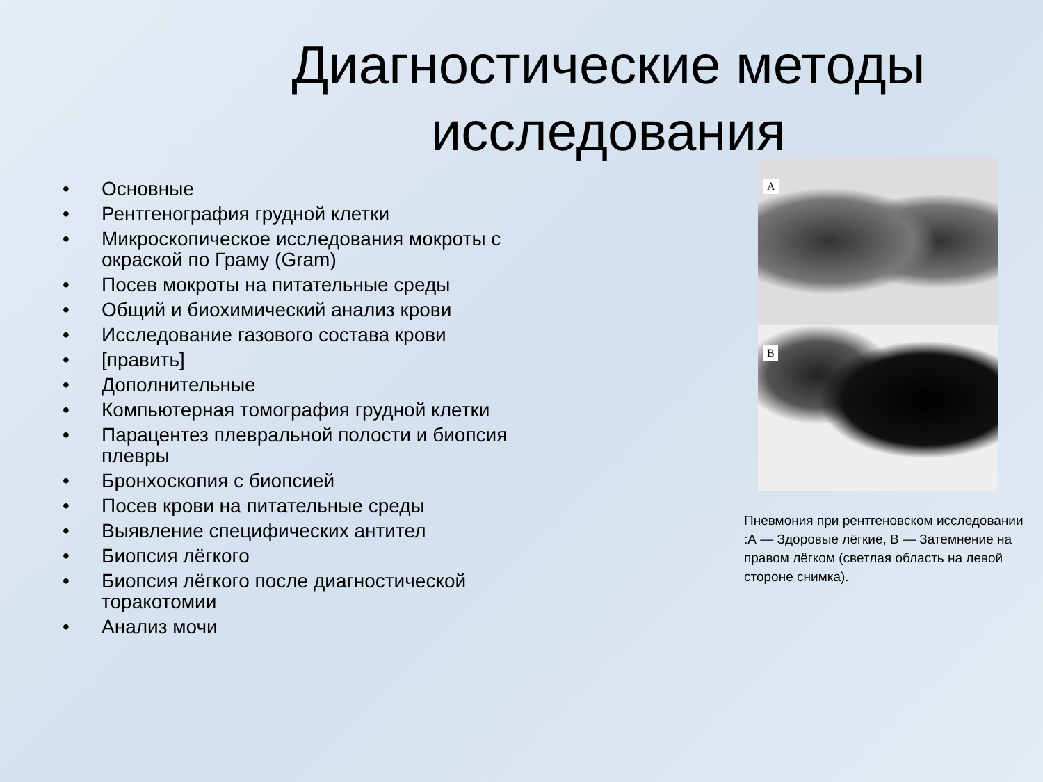Диагностические методы исследования
• Основные
• Рентгенография грудной клетки
• Микроскопическое исследования мокроты с окраской по Граму (Gram)
• Посев мокроты на питательные среды
• Общий и биохимический анализ крови
• Исследование газового состава крови
• [править]
• Дополнительные
• Компьютерная томография грудной клетки
• Парацентез плевральной полости и биопсия плевры
• Бронхоскопия с биопсией
• Посев крови на питательные среды
• Выявление специфических антител
• Биопсия лёгкого
• Биопсия лёгкого после диагностической торакотомии
• Анализ мочи
A
B
Пневмония при рентгеновском исследовании :А — Здоровые лёгкие, В — Затемнение на правом лёгком (светлая область на левой стороне снимка).